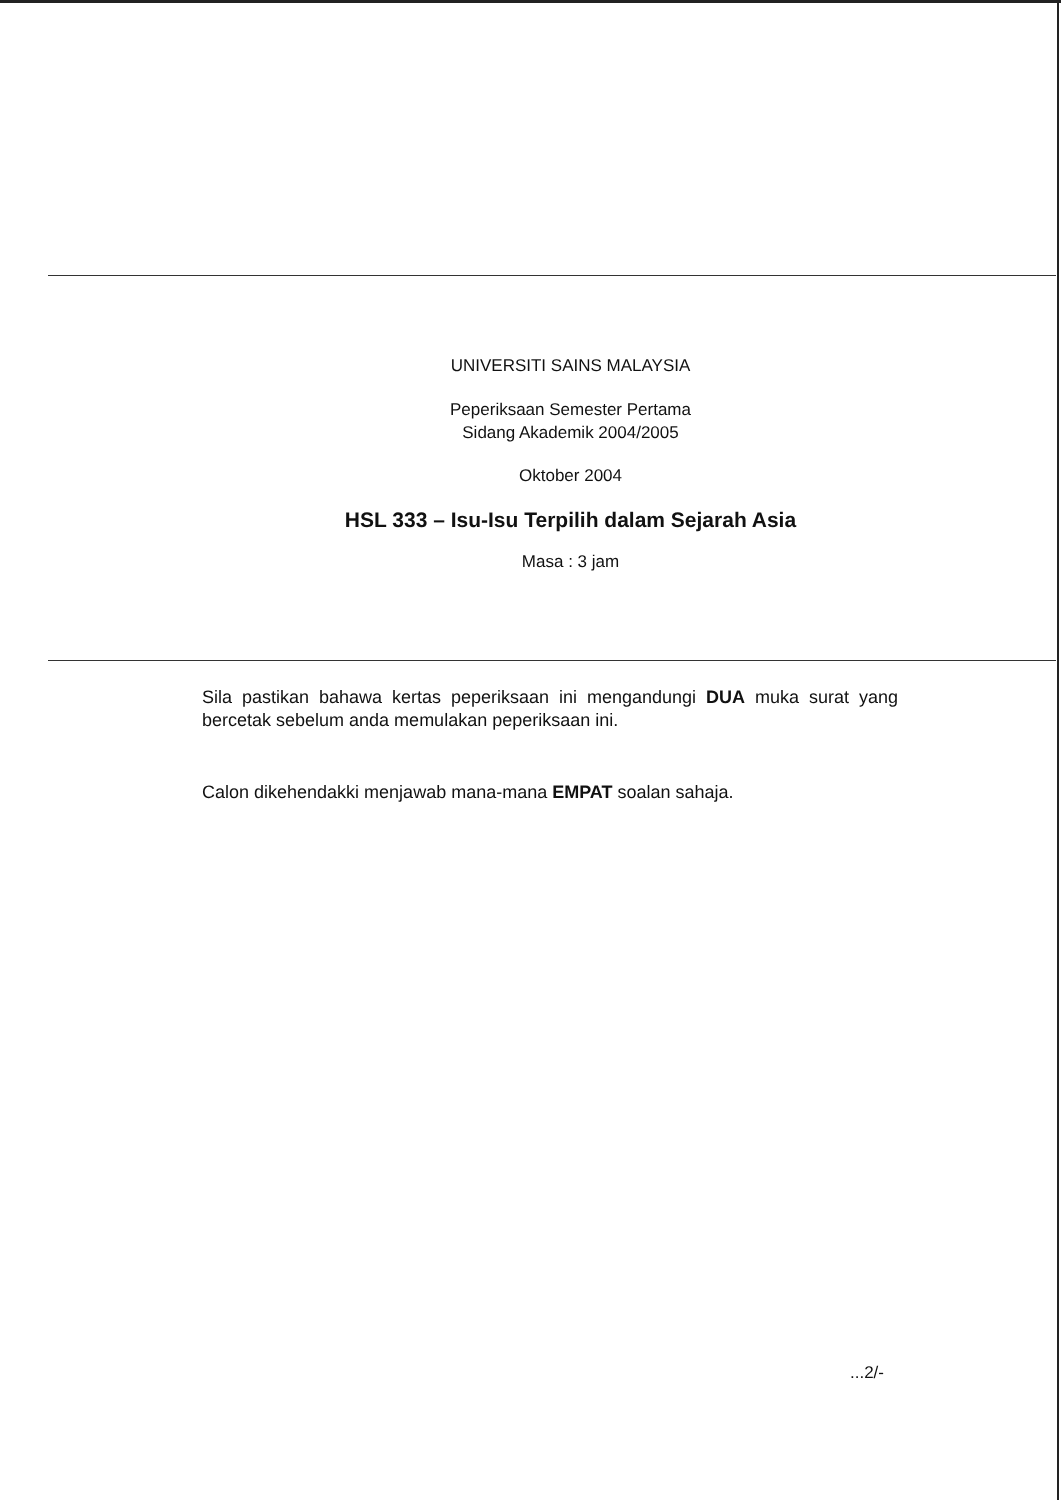UNIVERSITI SAINS MALAYSIA
Peperiksaan Semester Pertama
Sidang Akademik 2004/2005
Oktober 2004
HSL 333 – Isu-Isu Terpilih dalam Sejarah Asia
Masa : 3 jam
Sila pastikan bahawa kertas peperiksaan ini mengandungi DUA muka surat yang bercetak sebelum anda memulakan peperiksaan ini.
Calon dikehendakki menjawab mana-mana EMPAT soalan sahaja.
...2/-